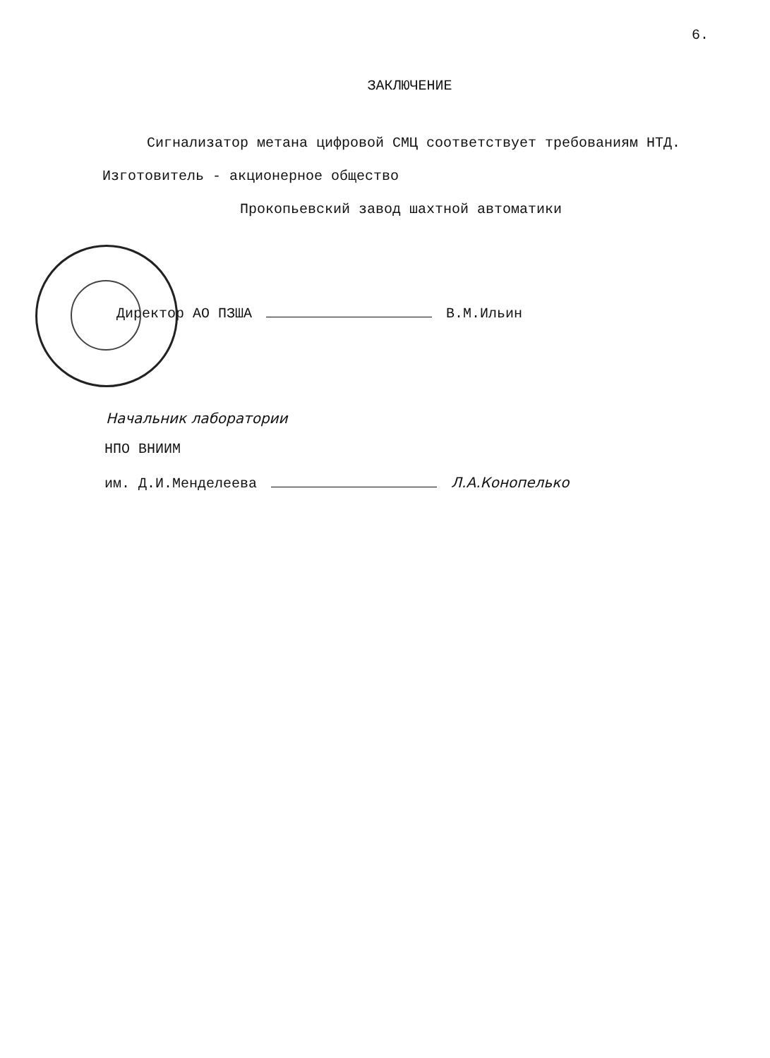6.
ЗАКЛЮЧЕНИЕ
Сигнализатор метана цифровой СМЦ соответствует требованиям НТД.
Изготовитель - акционерное общество
Прокопьевский завод шахтной автоматики
Директор АО ПЗША В.М.Ильин
Начальник лаборатории
НПО ВНИИМ
им. Д.И.Менделеева Л.А.Конопелько